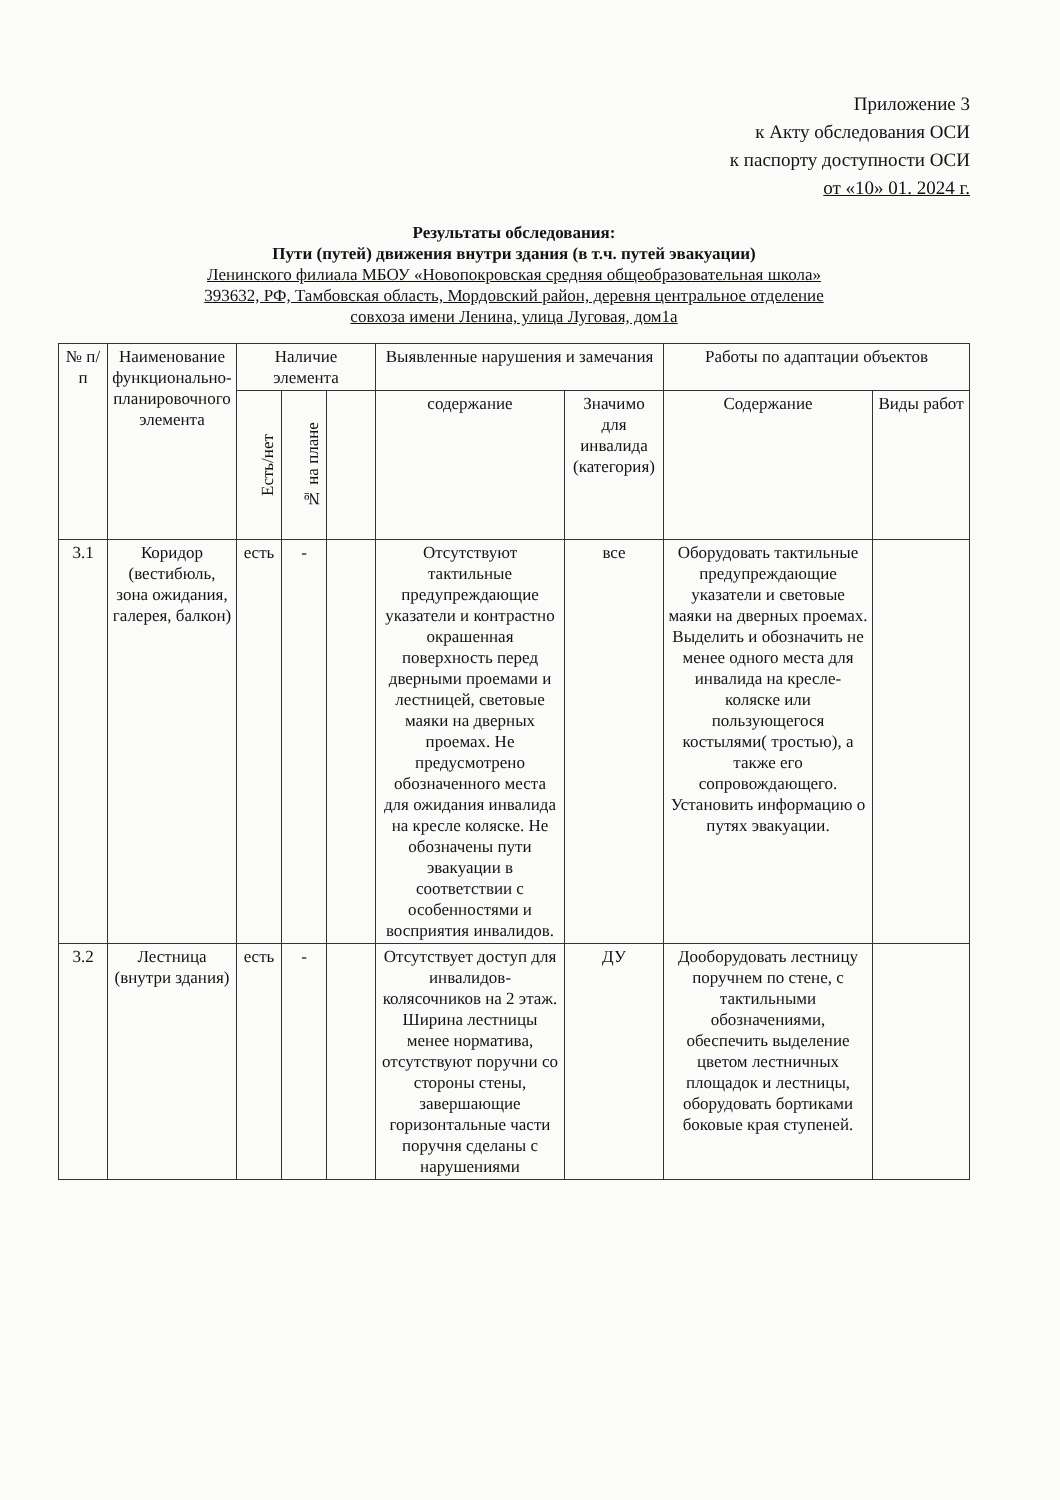Приложение 3
к Акту обследования ОСИ
к паспорту доступности ОСИ
от «10» 01. 2024 г.
Результаты обследования:
Пути (путей) движения внутри здания (в т.ч. путей эвакуации)
Ленинского филиала МБОУ «Новопокровская средняя общеобразовательная школа»
393632, РФ, Тамбовская область, Мордовский район, деревня центральное отделение
совхоза имени Ленина, улица Луговая, дом1а
| № п/п | Наименование функционально-планировочного элемента | Наличие элемента | | | Выявленные нарушения и замечания | | Работы по адаптации объектов | |
| --- | --- | --- | --- | --- | --- | --- | --- | --- |
| | | Есть/нет | № на плане | | содержание | Значимо для инвалида (категория) | Содержание | Виды работ |
| 3.1 | Коридор (вестибюль, зона ожидания, галерея, балкон) | есть | - | | Отсутствуют тактильные предупреждающие указатели и контрастно окрашенная поверхность перед дверными проемами и лестницей, световые маяки на дверных проемах. Не предусмотрено обозначенного места для ожидания инвалида на кресле коляске. Не обозначены пути эвакуации в соответствии с особенностями и восприятия инвалидов. | все | Оборудовать тактильные предупреждающие указатели и световые маяки на дверных проемах. Выделить и обозначить не менее одного места для инвалида на кресле-коляске или пользующегося костылями( тростью), а также его сопровождающего. Установить информацию о путях эвакуации. | |
| 3.2 | Лестница (внутри здания) | есть | - | | Отсутствует доступ для инвалидов-колясочников на 2 этаж. Ширина лестницы менее норматива, отсутствуют поручни со стороны стены, завершающие горизонтальные части поручня сделаны с нарушениями | ДУ | Дооборудовать лестницу поручнем по стене, с тактильными обозначениями, обеспечить выделение цветом лестничных площадок и лестницы, оборудовать бортиками боковые края ступеней. | |